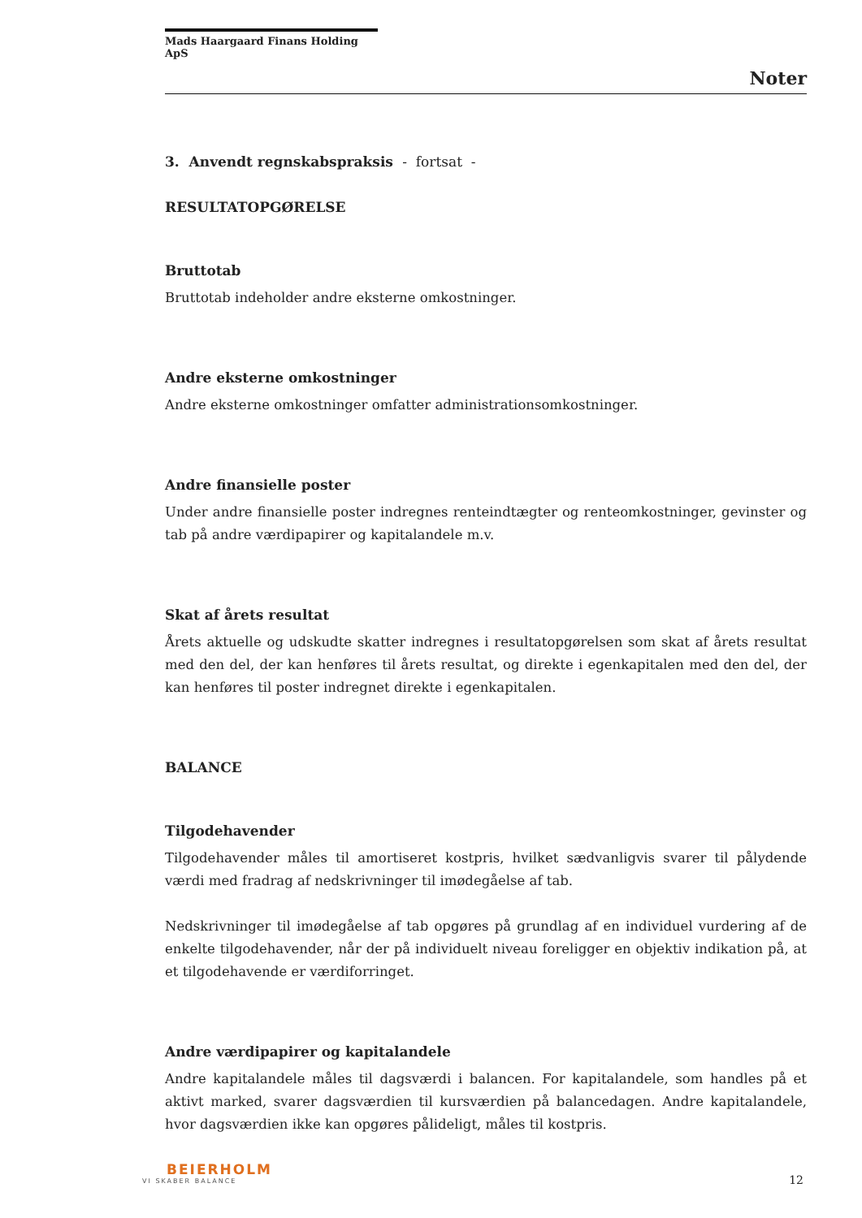Mads Haargaard Finans Holding ApS
Noter
3. Anvendt regnskabspraksis - fortsat -
RESULTATOPGØRELSE
Bruttotab
Bruttotab indeholder andre eksterne omkostninger.
Andre eksterne omkostninger
Andre eksterne omkostninger omfatter administrationsomkostninger.
Andre finansielle poster
Under andre finansielle poster indregnes renteindtægter og renteomkostninger, gevinster og tab på andre værdipapirer og kapitalandele m.v.
Skat af årets resultat
Årets aktuelle og udskudte skatter indregnes i resultatopgørelsen som skat af årets resultat med den del, der kan henføres til årets resultat, og direkte i egenkapitalen med den del, der kan henføres til poster indregnet direkte i egenkapitalen.
BALANCE
Tilgodehavender
Tilgodehavender måles til amortiseret kostpris, hvilket sædvanligvis svarer til pålydende værdi med fradrag af nedskrivninger til imødegåelse af tab.
Nedskrivninger til imødegåelse af tab opgøres på grundlag af en individuel vurdering af de enkelte tilgodehavender, når der på individuelt niveau foreligger en objektiv indikation på, at et tilgodehavende er værdiforringet.
Andre værdipapirer og kapitalandele
Andre kapitalandele måles til dagsværdi i balancen. For kapitalandele, som handles på et aktivt marked, svarer dagsværdien til kursværdien på balancedagen. Andre kapitalandele, hvor dagsværdien ikke kan opgøres pålideligt, måles til kostpris.
BEIERHOLM
VI SKABER BALANCE
12